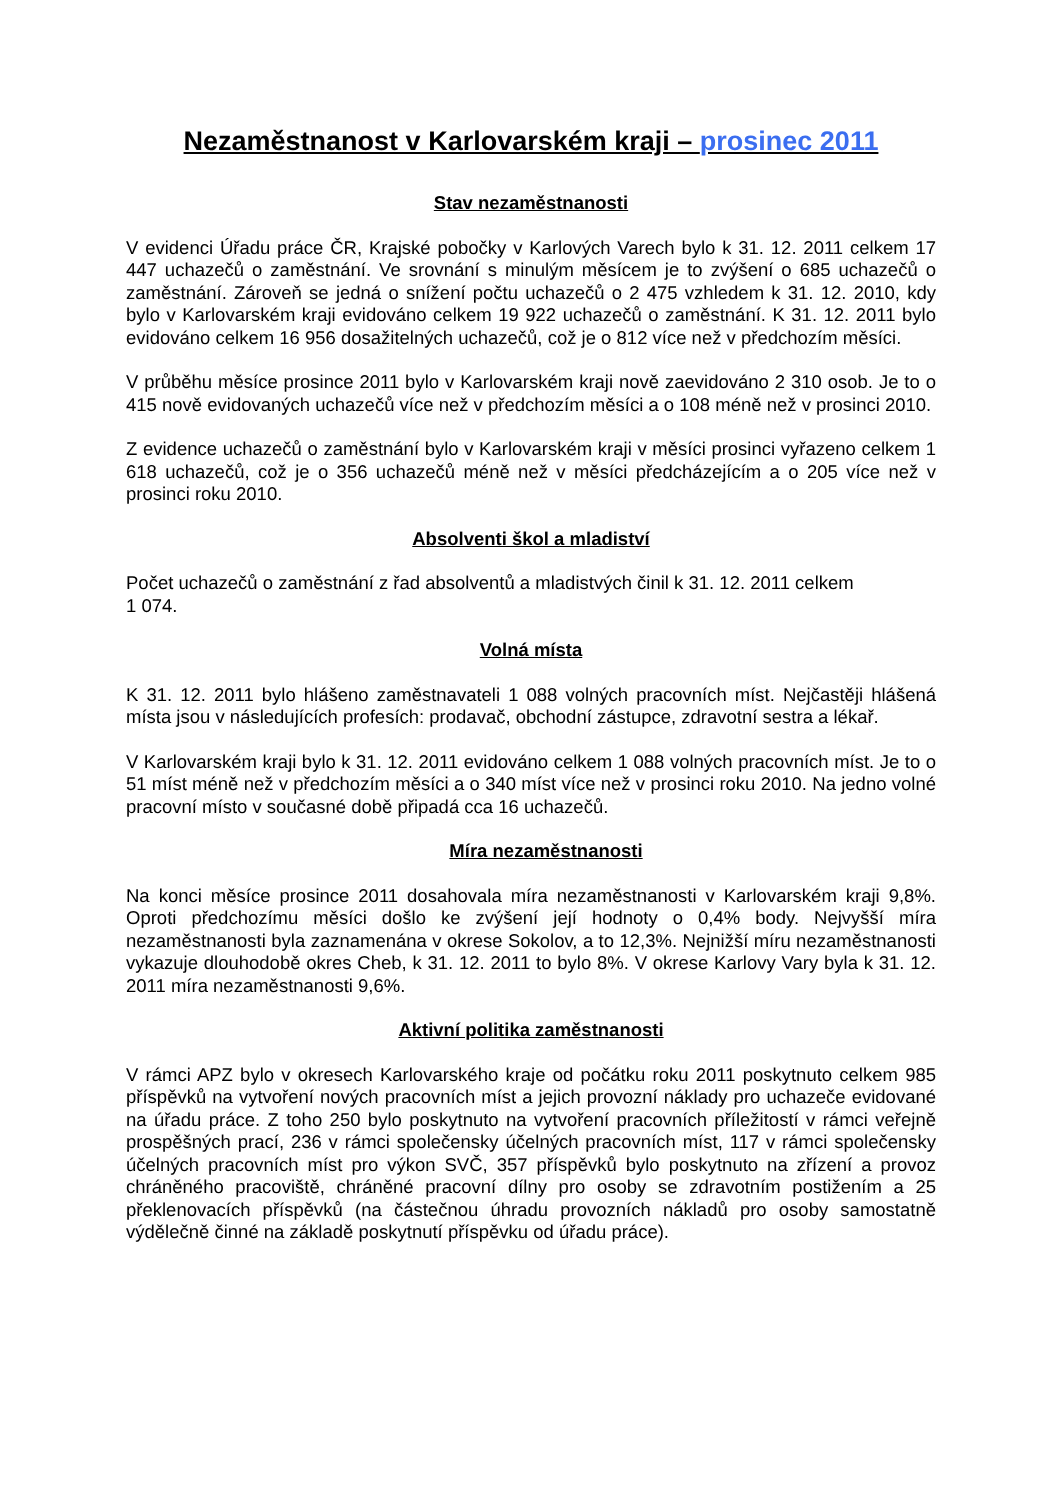Nezaměstnanost v Karlovarském kraji – prosinec 2011
Stav nezaměstnanosti
V evidenci Úřadu práce ČR, Krajské pobočky v Karlových Varech bylo k 31. 12. 2011 celkem 17 447 uchazečů o zaměstnání. Ve srovnání s minulým měsícem je to zvýšení o 685 uchazečů o zaměstnání. Zároveň se jedná o snížení počtu uchazečů o 2 475 vzhledem k 31. 12. 2010, kdy bylo v Karlovarském kraji evidováno celkem 19 922 uchazečů o zaměstnání. K 31. 12. 2011 bylo evidováno celkem 16 956 dosažitelných uchazečů, což je o 812 více než v předchozím měsíci.
V průběhu měsíce prosince 2011 bylo v Karlovarském kraji nově zaevidováno 2 310 osob. Je to o 415 nově evidovaných uchazečů více než v předchozím měsíci a o 108 méně než v prosinci 2010.
Z evidence uchazečů o zaměstnání bylo v Karlovarském kraji v měsíci prosinci vyřazeno celkem 1 618 uchazečů, což je o 356 uchazečů méně než v měsíci předcházejícím a o 205 více než v prosinci roku 2010.
Absolventi škol a mladiství
Počet uchazečů o zaměstnání z řad absolventů a mladistvých činil k 31. 12. 2011 celkem
1 074.
Volná místa
K 31. 12. 2011 bylo hlášeno zaměstnavateli 1 088 volných pracovních míst. Nejčastěji hlášená místa jsou v následujících profesích: prodavač, obchodní zástupce, zdravotní sestra a lékař.
V Karlovarském kraji bylo k 31. 12. 2011 evidováno celkem 1 088 volných pracovních míst. Je to o 51 míst méně než v předchozím měsíci a o 340 míst více než v prosinci roku 2010. Na jedno volné pracovní místo v současné době připadá cca 16 uchazečů.
Míra nezaměstnanosti
Na konci měsíce prosince 2011 dosahovala míra nezaměstnanosti v Karlovarském kraji 9,8%. Oproti předchozímu měsíci došlo ke zvýšení její hodnoty o 0,4% body. Nejvyšší míra nezaměstnanosti byla zaznamenána v okrese Sokolov, a to 12,3%. Nejnižší míru nezaměstnanosti vykazuje dlouhodobě okres Cheb, k 31. 12. 2011 to bylo 8%. V okrese Karlovy Vary byla k 31. 12. 2011 míra nezaměstnanosti 9,6%.
Aktivní politika zaměstnanosti
V rámci APZ bylo v okresech Karlovarského kraje od počátku roku 2011 poskytnuto celkem 985 příspěvků na vytvoření nových pracovních míst a jejich provozní náklady pro uchazeče evidované na úřadu práce. Z toho 250 bylo poskytnuto na vytvoření pracovních příležitostí v rámci veřejně prospěšných prací, 236 v rámci společensky účelných pracovních míst, 117 v rámci společensky účelných pracovních míst pro výkon SVČ, 357 příspěvků bylo poskytnuto na zřízení a provoz chráněného pracoviště, chráněné pracovní dílny pro osoby se zdravotním postižením a 25 překlenovacích příspěvků (na částečnou úhradu provozních nákladů pro osoby samostatně výdělečně činné na základě poskytnutí příspěvku od úřadu práce).